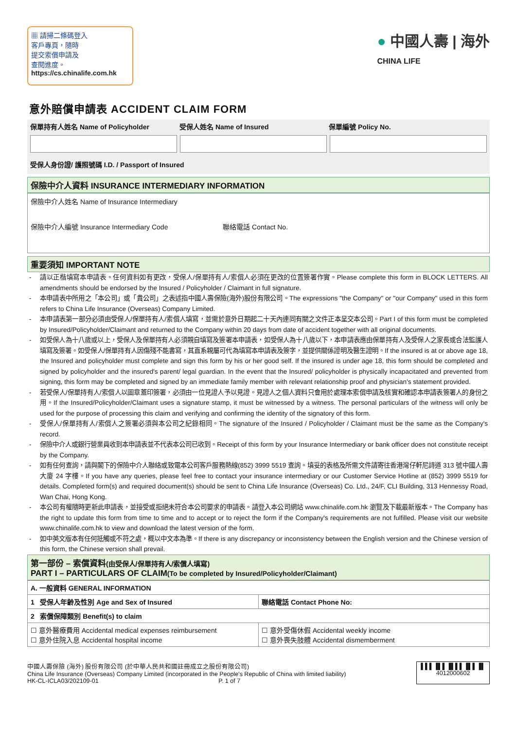▦ 請掃二條碼登入
客戶專頁，隨時
提交索償申請及
查閱進度。
https://cs.chinalife.com.hk
● 中國人壽 | 海外
CHINA LIFE
意外賠償申請表 ACCIDENT CLAIM FORM
保單持有人姓名 Name of Policyholder 受保人姓名 Name of Insured 保單編號 Policy No.
受保人身份證/ 護照號碼 I.D. / Passport of Insured
保險中介人資料 INSURANCE INTERMEDIARY INFORMATION
保險中介人姓名 Name of Insurance Intermediary
保險中介人編號 Insurance Intermediary Code 聯絡電話 Contact No.
重要須知 IMPORTANT NOTE
- 請以正楷填寫本申請表。任何資料如有更改，受保人/保單持有人/索償人必須在更改的位置簽署作實。Please complete this form in BLOCK LETTERS. All amendments should be endorsed by the Insured / Policyholder / Claimant in full signature.
- 本申請表中所用之「本公司」或「貴公司」之表述指中國人壽保險(海外)股份有限公司。The expressions "the Company" or "our Company" used in this form refers to China Life Insurance (Overseas) Company Limited.
- 本申請表第一部分必須由受保人/保單持有人/索償人填寫，並需於意外日期起二十天內連同有關之文件正本呈交本公司。Part I of this form must be completed by Insured/Policyholder/Claimant and returned to the Company within 20 days from date of accident together with all original documents.
- 如受保人為十八歲或以上，受保人及保單持有人必須親自填寫及簽署本申請表，如受保人為十八歲以下，本申請表應由保單持有人及受保人之家長或合法監護人填寫及簽署。如受保人/保單持有人因傷殘不能書寫，其直系親屬可代為填寫本申請表及簽字，並提供關係證明及醫生證明。If the insured is at or above age 18, the Insured and policyholder must complete and sign this form by his or her good self. If the insured is under age 18, this form should be completed and signed by policyholder and the insured's parent/ legal guardian. In the event that the Insured/ policyholder is physically incapacitated and prevented from signing, this form may be completed and signed by an immediate family member with relevant relationship proof and physician's statement provided.
- 若受保人/保單持有人/索償人以圖章蓋印簽署，必須由一位見證人予以見證。見證人之個人資料只會用於處理本索償申請及核實和確認本申請表簽署人的身份之用。If the Insured/Policyholder/Claimant uses a signature stamp, it must be witnessed by a witness. The personal particulars of the witness will only be used for the purpose of processing this claim and verifying and confirming the identity of the signatory of this form.
- 受保人/保單持有人/索償人之簽署必須與本公司之紀錄相同。The signature of the Insured / Policyholder / Claimant must be the same as the Company's record.
- 保險中介人或銀行營業員收到本申請表並不代表本公司已收到。Receipt of this form by your Insurance Intermediary or bank officer does not constitute receipt by the Company.
- 如有任何查詢，請與閣下的保險中介人聯絡或致電本公司客戶服務熱線(852) 3999 5519 查詢。填妥的表格及所需文件請寄往香港灣仔軒尼詩道 313 號中國人壽大廈 24 字樓。If you have any queries, please feel free to contact your insurance intermediary or our Customer Service Hotline at (852) 3999 5519 for details. Completed form(s) and required document(s) should be sent to China Life Insurance (Overseas) Co. Ltd., 24/F, CLI Building, 313 Hennessy Road, Wan Chai, Hong Kong.
- 本公司有權隨時更新此申請表，並接受或拒絕未符合本公司要求的申請表。請登入本公司網站 www.chinalife.com.hk 瀏覽及下載最新版本。The Company has the right to update this form from time to time and to accept or to reject the form if the Company's requirements are not fulfilled. Please visit our website www.chinalife.com.hk to view and download the latest version of the form.
- 如中英文版本有任何抵觸或不符之處，概以中文本為準。If there is any discrepancy or inconsistency between the English version and the Chinese version of this form, the Chinese version shall prevail.
第一部份 – 索償資料(由受保人/保單持有人/索償人填寫)
PART I – PARTICULARS OF CLAIM(To be completed by Insured/Policyholder/Claimant)
| A. 一般資料 GENERAL INFORMATION | |
| 1 受保人年齡及性別 Age and Sex of Insured | 聯絡電話 Contact Phone No: |
| 2 索償保障類別 Benefit(s) to claim | |
| ☐ 意外醫療費用 Accidental medical expenses reimbursement ☐ 意外住院入息 Accidental hospital income | ☐ 意外受傷休假 Accidental weekly income ☐ 意外喪失肢體 Accidental dismemberment |
中國人壽保險 (海外) 股份有限公司 (於中華人民共和國註冊成立之股份有限公司)
China Life Insurance (Overseas) Company Limited (incorporated in the People's Republic of China with limited liability)
HK-CL-ICLA03/202109-01 P. 1 of 7
▌▌▌▐▌▌▐▌▌▌▐▌▌▐▌
4012000602